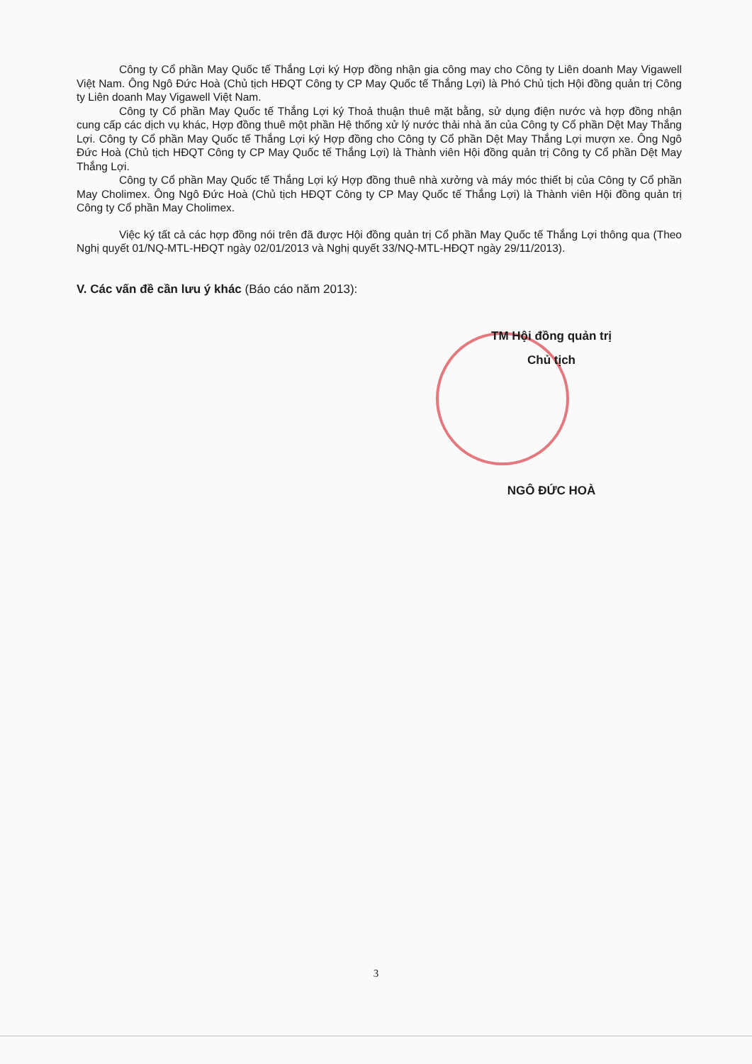Công ty Cổ phần May Quốc tế Thắng Lợi ký Hợp đồng nhận gia công may cho Công ty Liên doanh May Vigawell Việt Nam. Ông Ngô Đức Hoà (Chủ tịch HĐQT Công ty CP May Quốc tế Thắng Lợi) là Phó Chủ tịch Hội đồng quản trị Công ty Liên doanh May Vigawell Việt Nam.
Công ty Cổ phần May Quốc tế Thắng Lợi ký Thoả thuận thuê mặt bằng, sử dụng điện nước và hợp đồng nhận cung cấp các dịch vụ khác, Hợp đồng thuê một phần Hệ thống xử lý nước thải nhà ăn của Công ty Cổ phần Dệt May Thắng Lợi. Công ty Cổ phần May Quốc tế Thắng Lợi ký Hợp đồng cho Công ty Cổ phần Dệt May Thắng Lợi mượn xe. Ông Ngô Đức Hoà (Chủ tịch HĐQT Công ty CP May Quốc tế Thắng Lợi) là Thành viên Hội đồng quản trị Công ty Cổ phần Dệt May Thắng Lợi.
Công ty Cổ phần May Quốc tế Thắng Lợi ký Hợp đồng thuê nhà xưởng và máy móc thiết bị của Công ty Cổ phần May Cholimex. Ông Ngô Đức Hoà (Chủ tịch HĐQT Công ty CP May Quốc tế Thắng Lợi) là Thành viên Hội đồng quản trị Công ty Cổ phần May Cholimex.
Việc ký tất cả các hợp đồng nói trên đã được Hội đồng quản trị Cổ phần May Quốc tế Thắng Lợi thông qua (Theo Nghị quyết 01/NQ-MTL-HĐQT ngày 02/01/2013 và Nghị quyết 33/NQ-MTL-HĐQT ngày 29/11/2013).
V. Các vấn đề cần lưu ý khác (Báo cáo năm 2013):
TM Hội đồng quản trị
Chủ tịch
NGÔ ĐỨC HOÀ
3